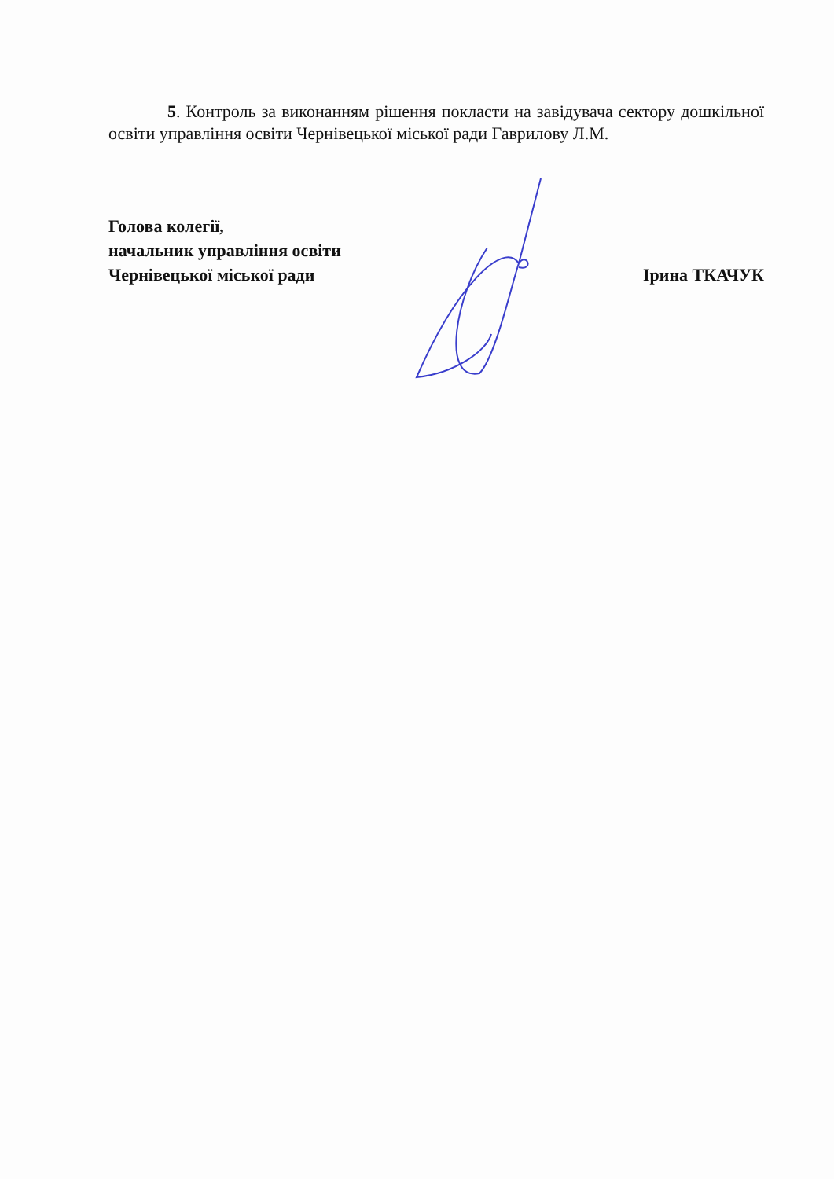5. Контроль за виконанням рішення покласти на завідувача сектору дошкільної освіти управління освіти Чернівецької міської ради Гаврилову Л.М.
Голова колегії,
начальник управління освіти
Чернівецької міської ради Ірина ТКАЧУК